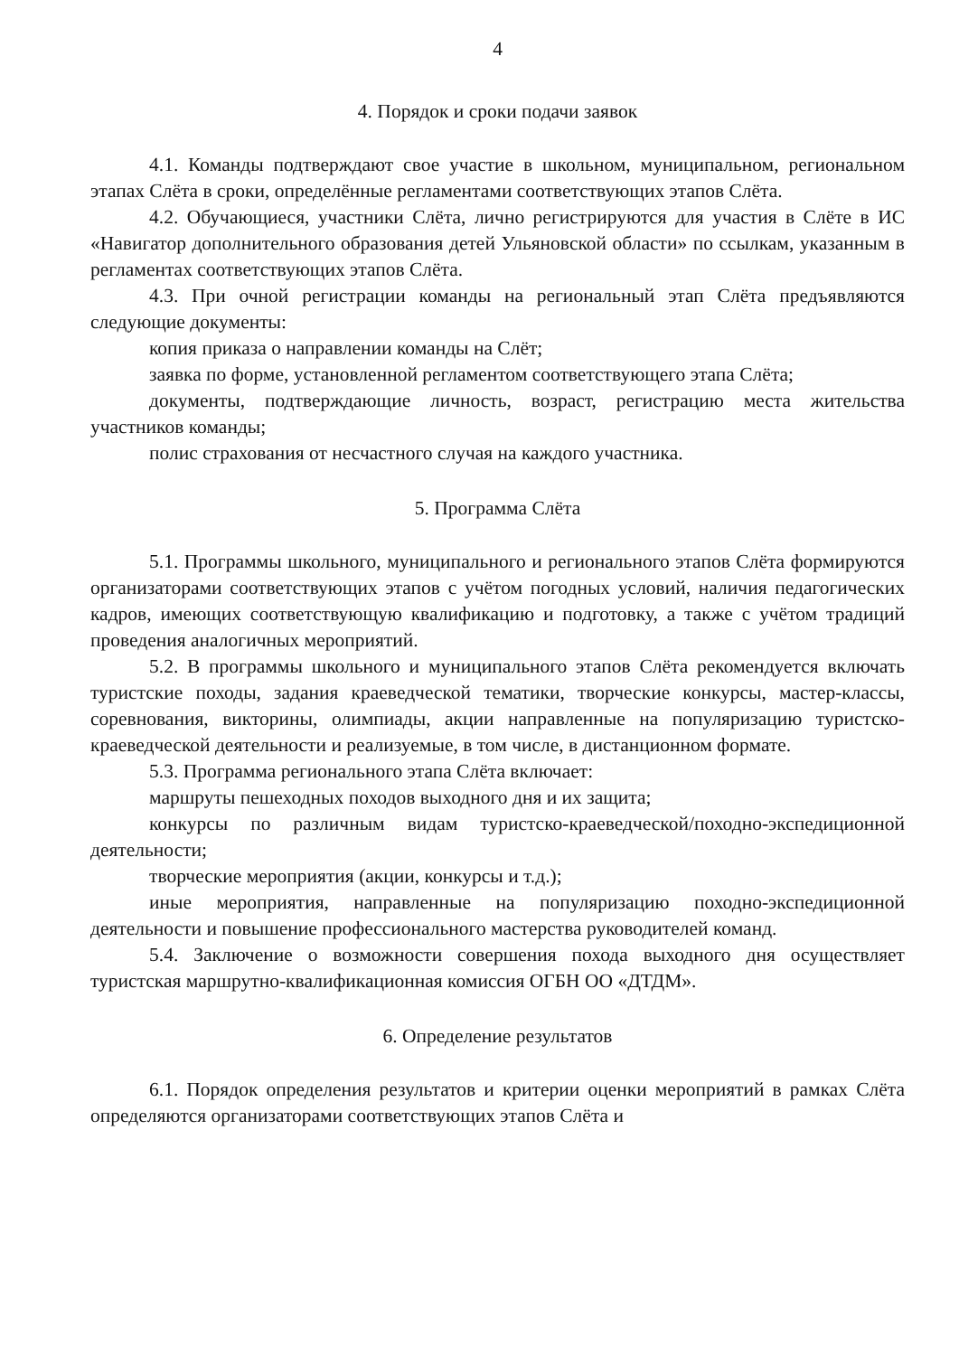4
4. Порядок и сроки подачи заявок
4.1. Команды подтверждают свое участие в школьном, муниципальном, региональном этапах Слёта в сроки, определённые регламентами соответствующих этапов Слёта.
4.2. Обучающиеся, участники Слёта, лично регистрируются для участия в Слёте в ИС «Навигатор дополнительного образования детей Ульяновской области» по ссылкам, указанным в регламентах соответствующих этапов Слёта.
4.3. При очной регистрации команды на региональный этап Слёта предъявляются следующие документы:
копия приказа о направлении команды на Слёт;
заявка по форме, установленной регламентом соответствующего этапа Слёта;
документы, подтверждающие личность, возраст, регистрацию места жительства участников команды;
полис страхования от несчастного случая на каждого участника.
5. Программа Слёта
5.1. Программы школьного, муниципального и регионального этапов Слёта формируются организаторами соответствующих этапов с учётом погодных условий, наличия педагогических кадров, имеющих соответствующую квалификацию и подготовку, а также с учётом традиций проведения аналогичных мероприятий.
5.2. В программы школьного и муниципального этапов Слёта рекомендуется включать туристские походы, задания краеведческой тематики, творческие конкурсы, мастер-классы, соревнования, викторины, олимпиады, акции направленные на популяризацию туристско-краеведческой деятельности и реализуемые, в том числе, в дистанционном формате.
5.3. Программа регионального этапа Слёта включает:
маршруты пешеходных походов выходного дня и их защита;
конкурсы по различным видам туристско-краеведческой/походно-экспедиционной деятельности;
творческие мероприятия (акции, конкурсы и т.д.);
иные мероприятия, направленные на популяризацию походно-экспедиционной деятельности и повышение профессионального мастерства руководителей команд.
5.4. Заключение о возможности совершения похода выходного дня осуществляет туристская маршрутно-квалификационная комиссия ОГБН ОО «ДТДМ».
6. Определение результатов
6.1. Порядок определения результатов и критерии оценки мероприятий в рамках Слёта определяются организаторами соответствующих этапов Слёта и